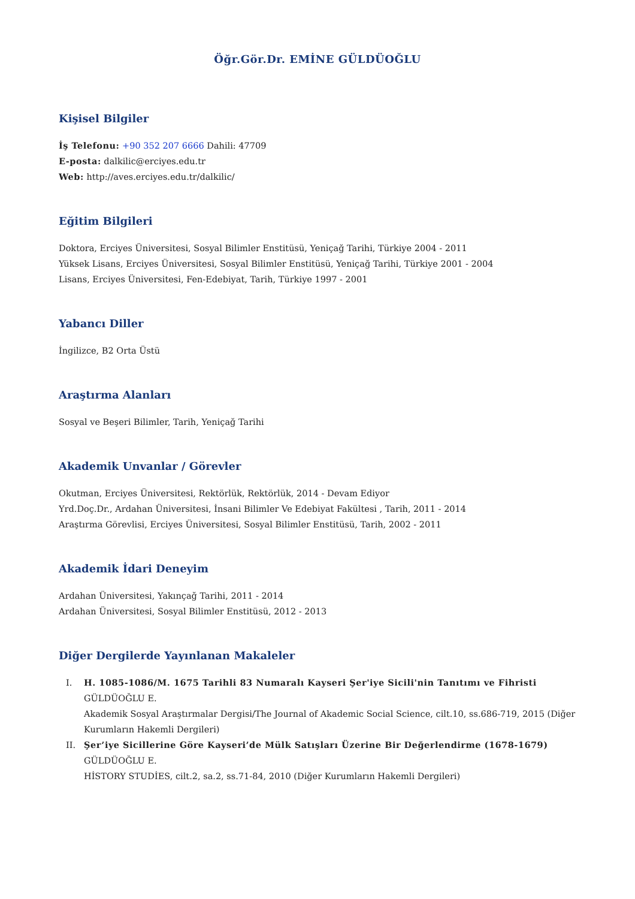Öğr.Gör.Dr. EMİNE GÜLDÜOĞLU
Kişisel Bilgiler
İş Telefonu: +90 352 207 6666 Dahili: 47709
E-posta: dalkilic@erciyes.edu.tr
Web: http://aves.erciyes.edu.tr/dalkilic/
Eğitim Bilgileri
Doktora, Erciyes Üniversitesi, Sosyal Bilimler Enstitüsü, Yeniçağ Tarihi, Türkiye 2004 - 2011
Yüksek Lisans, Erciyes Üniversitesi, Sosyal Bilimler Enstitüsü, Yeniçağ Tarihi, Türkiye 2001 - 2004
Lisans, Erciyes Üniversitesi, Fen-Edebiyat, Tarih, Türkiye 1997 - 2001
Yabancı Diller
İngilizce, B2 Orta Üstü
Araştırma Alanları
Sosyal ve Beşeri Bilimler, Tarih, Yeniçağ Tarihi
Akademik Unvanlar / Görevler
Okutman, Erciyes Üniversitesi, Rektörlük, Rektörlük, 2014 - Devam Ediyor
Yrd.Doç.Dr., Ardahan Üniversitesi, İnsani Bilimler Ve Edebiyat Fakültesi , Tarih, 2011 - 2014
Araştırma Görevlisi, Erciyes Üniversitesi, Sosyal Bilimler Enstitüsü, Tarih, 2002 - 2011
Akademik İdari Deneyim
Ardahan Üniversitesi, Yakınçağ Tarihi, 2011 - 2014
Ardahan Üniversitesi, Sosyal Bilimler Enstitüsü, 2012 - 2013
Diğer Dergilerde Yayınlanan Makaleler
I. H. 1085-1086/M. 1675 Tarihli 83 Numaralı Kayseri Şer'iye Sicili'nin Tanıtımı ve Fihristi
GÜLDÜOĞLU E.
Akademik Sosyal Araştırmalar Dergisi/The Journal of Akademic Social Science, cilt.10, ss.686-719, 2015 (Diğer Kurumların Hakemli Dergileri)
II. Şer’iye Sicillerine Göre Kayseri’de Mülk Satışları Üzerine Bir Değerlendirme (1678-1679)
GÜLDÜOĞLU E.
HİSTORY STUDİES, cilt.2, sa.2, ss.71-84, 2010 (Diğer Kurumların Hakemli Dergileri)